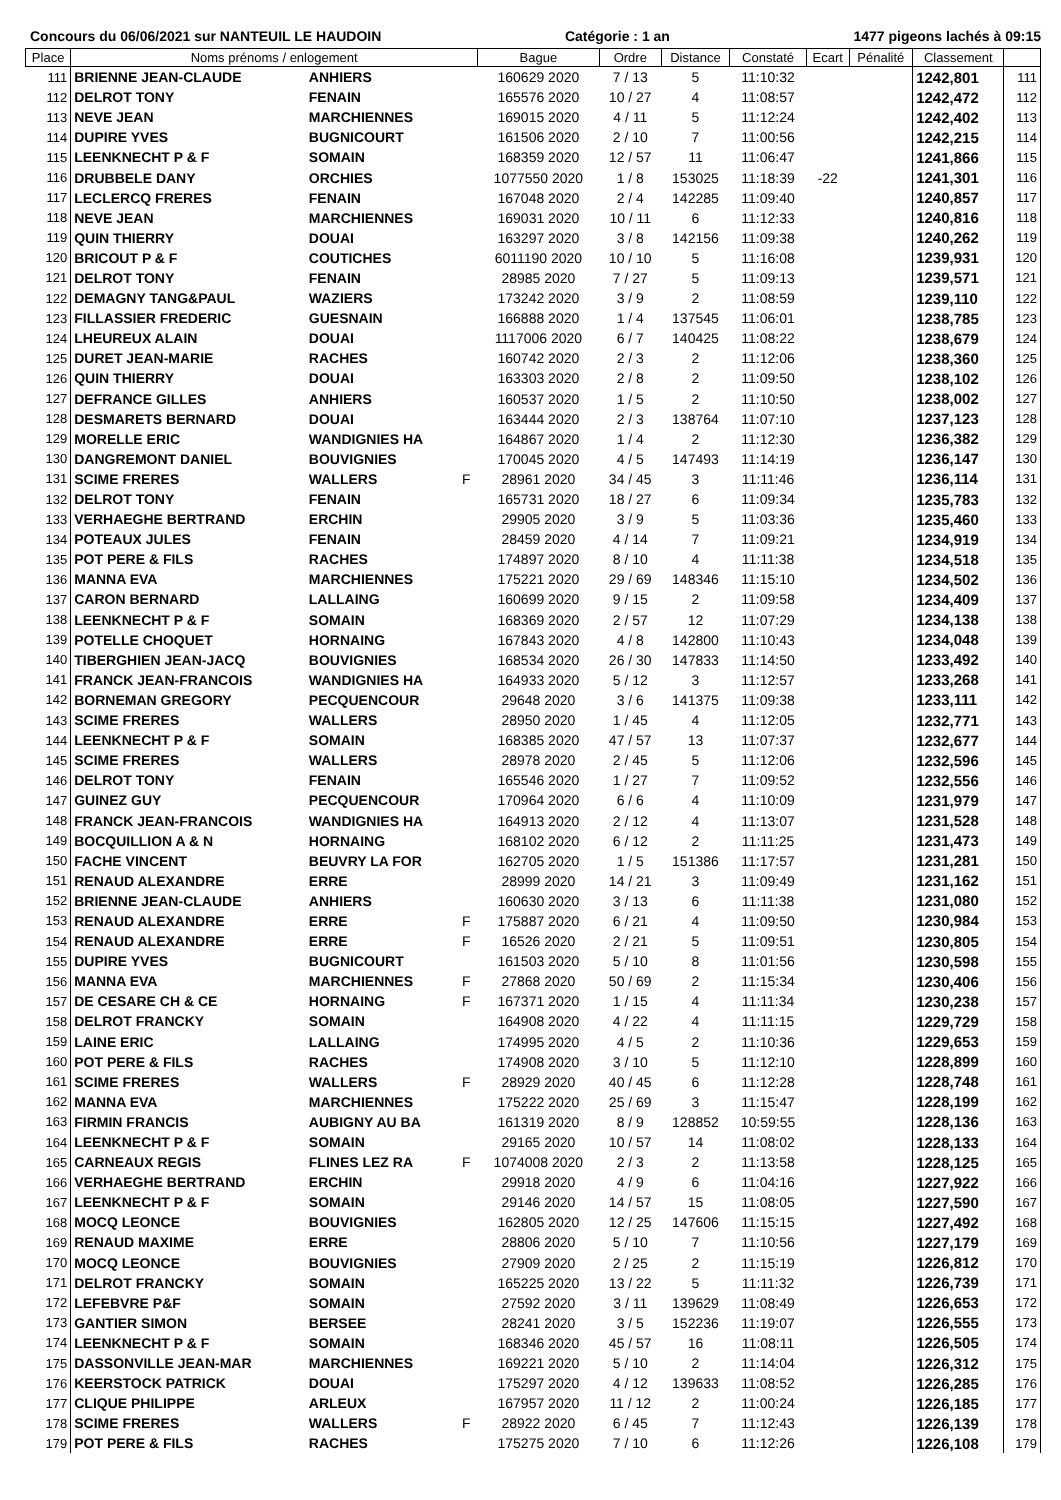Concours du 06/06/2021 sur NANTEUIL LE HAUDOIN Catégorie : 1 an 1477 pigeons lachés à 09:15
| Place | Noms prénoms / enlogement | | | Bague | Ordre | Distance | Constaté | Ecart | Pénalité | Classement | |
| --- | --- | --- | --- | --- | --- | --- | --- | --- | --- | --- | --- |
| 111 | BRIENNE JEAN-CLAUDE | ANHIERS | | 160629 2020 | 7 / 13 | 5 | 11:10:32 | | | 1242,801 | 111 |
| 112 | DELROT TONY | FENAIN | | 165576 2020 | 10 / 27 | 4 | 11:08:57 | | | 1242,472 | 112 |
| 113 | NEVE JEAN | MARCHIENNES | | 169015 2020 | 4 / 11 | 5 | 11:12:24 | | | 1242,402 | 113 |
| 114 | DUPIRE YVES | BUGNICOURT | | 161506 2020 | 2 / 10 | 7 | 11:00:56 | | | 1242,215 | 114 |
| 115 | LEENKNECHT P & F | SOMAIN | | 168359 2020 | 12 / 57 | 11 | 11:06:47 | | | 1241,866 | 115 |
| 116 | DRUBBELE DANY | ORCHIES | | 1077550 2020 | 1 / 8 | 153025 | 11:18:39 | -22 | | 1241,301 | 116 |
| 117 | LECLERCQ FRERES | FENAIN | | 167048 2020 | 2 / 4 | 142285 | 11:09:40 | | | 1240,857 | 117 |
| 118 | NEVE JEAN | MARCHIENNES | | 169031 2020 | 10 / 11 | 6 | 11:12:33 | | | 1240,816 | 118 |
| 119 | QUIN THIERRY | DOUAI | | 163297 2020 | 3 / 8 | 142156 | 11:09:38 | | | 1240,262 | 119 |
| 120 | BRICOUT P & F | COUTICHES | | 6011190 2020 | 10 / 10 | 5 | 11:16:08 | | | 1239,931 | 120 |
| 121 | DELROT TONY | FENAIN | | 28985 2020 | 7 / 27 | 5 | 11:09:13 | | | 1239,571 | 121 |
| 122 | DEMAGNY TANG&PAUL | WAZIERS | | 173242 2020 | 3 / 9 | 2 | 11:08:59 | | | 1239,110 | 122 |
| 123 | FILLASSIER FREDERIC | GUESNAIN | | 166888 2020 | 1 / 4 | 137545 | 11:06:01 | | | 1238,785 | 123 |
| 124 | LHEUREUX ALAIN | DOUAI | | 1117006 2020 | 6 / 7 | 140425 | 11:08:22 | | | 1238,679 | 124 |
| 125 | DURET JEAN-MARIE | RACHES | | 160742 2020 | 2 / 3 | 2 | 11:12:06 | | | 1238,360 | 125 |
| 126 | QUIN THIERRY | DOUAI | | 163303 2020 | 2 / 8 | 2 | 11:09:50 | | | 1238,102 | 126 |
| 127 | DEFRANCE GILLES | ANHIERS | | 160537 2020 | 1 / 5 | 2 | 11:10:50 | | | 1238,002 | 127 |
| 128 | DESMARETS BERNARD | DOUAI | | 163444 2020 | 2 / 3 | 138764 | 11:07:10 | | | 1237,123 | 128 |
| 129 | MORELLE ERIC | WANDIGNIES HA | | 164867 2020 | 1 / 4 | 2 | 11:12:30 | | | 1236,382 | 129 |
| 130 | DANGREMONT DANIEL | BOUVIGNIES | | 170045 2020 | 4 / 5 | 147493 | 11:14:19 | | | 1236,147 | 130 |
| 131 | SCIME FRERES | WALLERS | F | 28961 2020 | 34 / 45 | 3 | 11:11:46 | | | 1236,114 | 131 |
| 132 | DELROT TONY | FENAIN | | 165731 2020 | 18 / 27 | 6 | 11:09:34 | | | 1235,783 | 132 |
| 133 | VERHAEGHE BERTRAND | ERCHIN | | 29905 2020 | 3 / 9 | 5 | 11:03:36 | | | 1235,460 | 133 |
| 134 | POTEAUX JULES | FENAIN | | 28459 2020 | 4 / 14 | 7 | 11:09:21 | | | 1234,919 | 134 |
| 135 | POT PERE & FILS | RACHES | | 174897 2020 | 8 / 10 | 4 | 11:11:38 | | | 1234,518 | 135 |
| 136 | MANNA EVA | MARCHIENNES | | 175221 2020 | 29 / 69 | 148346 | 11:15:10 | | | 1234,502 | 136 |
| 137 | CARON BERNARD | LALLAING | | 160699 2020 | 9 / 15 | 2 | 11:09:58 | | | 1234,409 | 137 |
| 138 | LEENKNECHT P & F | SOMAIN | | 168369 2020 | 2 / 57 | 12 | 11:07:29 | | | 1234,138 | 138 |
| 139 | POTELLE CHOQUET | HORNAING | | 167843 2020 | 4 / 8 | 142800 | 11:10:43 | | | 1234,048 | 139 |
| 140 | TIBERGHIEN JEAN-JACQ | BOUVIGNIES | | 168534 2020 | 26 / 30 | 147833 | 11:14:50 | | | 1233,492 | 140 |
| 141 | FRANCK JEAN-FRANCOIS | WANDIGNIES HA | | 164933 2020 | 5 / 12 | 3 | 11:12:57 | | | 1233,268 | 141 |
| 142 | BORNEMAN GREGORY | PECQUENCOUR | | 29648 2020 | 3 / 6 | 141375 | 11:09:38 | | | 1233,111 | 142 |
| 143 | SCIME FRERES | WALLERS | | 28950 2020 | 1 / 45 | 4 | 11:12:05 | | | 1232,771 | 143 |
| 144 | LEENKNECHT P & F | SOMAIN | | 168385 2020 | 47 / 57 | 13 | 11:07:37 | | | 1232,677 | 144 |
| 145 | SCIME FRERES | WALLERS | | 28978 2020 | 2 / 45 | 5 | 11:12:06 | | | 1232,596 | 145 |
| 146 | DELROT TONY | FENAIN | | 165546 2020 | 1 / 27 | 7 | 11:09:52 | | | 1232,556 | 146 |
| 147 | GUINEZ GUY | PECQUENCOUR | | 170964 2020 | 6 / 6 | 4 | 11:10:09 | | | 1231,979 | 147 |
| 148 | FRANCK JEAN-FRANCOIS | WANDIGNIES HA | | 164913 2020 | 2 / 12 | 4 | 11:13:07 | | | 1231,528 | 148 |
| 149 | BOCQUILLION A & N | HORNAING | | 168102 2020 | 6 / 12 | 2 | 11:11:25 | | | 1231,473 | 149 |
| 150 | FACHE VINCENT | BEUVRY LA FOR | | 162705 2020 | 1 / 5 | 151386 | 11:17:57 | | | 1231,281 | 150 |
| 151 | RENAUD ALEXANDRE | ERRE | | 28999 2020 | 14 / 21 | 3 | 11:09:49 | | | 1231,162 | 151 |
| 152 | BRIENNE JEAN-CLAUDE | ANHIERS | | 160630 2020 | 3 / 13 | 6 | 11:11:38 | | | 1231,080 | 152 |
| 153 | RENAUD ALEXANDRE | ERRE | F | 175887 2020 | 6 / 21 | 4 | 11:09:50 | | | 1230,984 | 153 |
| 154 | RENAUD ALEXANDRE | ERRE | F | 16526 2020 | 2 / 21 | 5 | 11:09:51 | | | 1230,805 | 154 |
| 155 | DUPIRE YVES | BUGNICOURT | | 161503 2020 | 5 / 10 | 8 | 11:01:56 | | | 1230,598 | 155 |
| 156 | MANNA EVA | MARCHIENNES | F | 27868 2020 | 50 / 69 | 2 | 11:15:34 | | | 1230,406 | 156 |
| 157 | DE CESARE CH & CE | HORNAING | F | 167371 2020 | 1 / 15 | 4 | 11:11:34 | | | 1230,238 | 157 |
| 158 | DELROT FRANCKY | SOMAIN | | 164908 2020 | 4 / 22 | 4 | 11:11:15 | | | 1229,729 | 158 |
| 159 | LAINE ERIC | LALLAING | | 174995 2020 | 4 / 5 | 2 | 11:10:36 | | | 1229,653 | 159 |
| 160 | POT PERE & FILS | RACHES | | 174908 2020 | 3 / 10 | 5 | 11:12:10 | | | 1228,899 | 160 |
| 161 | SCIME FRERES | WALLERS | F | 28929 2020 | 40 / 45 | 6 | 11:12:28 | | | 1228,748 | 161 |
| 162 | MANNA EVA | MARCHIENNES | | 175222 2020 | 25 / 69 | 3 | 11:15:47 | | | 1228,199 | 162 |
| 163 | FIRMIN FRANCIS | AUBIGNY AU BA | | 161319 2020 | 8 / 9 | 128852 | 10:59:55 | | | 1228,136 | 163 |
| 164 | LEENKNECHT P & F | SOMAIN | | 29165 2020 | 10 / 57 | 14 | 11:08:02 | | | 1228,133 | 164 |
| 165 | CARNEAUX REGIS | FLINES LEZ RA | F | 1074008 2020 | 2 / 3 | 2 | 11:13:58 | | | 1228,125 | 165 |
| 166 | VERHAEGHE BERTRAND | ERCHIN | | 29918 2020 | 4 / 9 | 6 | 11:04:16 | | | 1227,922 | 166 |
| 167 | LEENKNECHT P & F | SOMAIN | | 29146 2020 | 14 / 57 | 15 | 11:08:05 | | | 1227,590 | 167 |
| 168 | MOCQ LEONCE | BOUVIGNIES | | 162805 2020 | 12 / 25 | 147606 | 11:15:15 | | | 1227,492 | 168 |
| 169 | RENAUD MAXIME | ERRE | | 28806 2020 | 5 / 10 | 7 | 11:10:56 | | | 1227,179 | 169 |
| 170 | MOCQ LEONCE | BOUVIGNIES | | 27909 2020 | 2 / 25 | 2 | 11:15:19 | | | 1226,812 | 170 |
| 171 | DELROT FRANCKY | SOMAIN | | 165225 2020 | 13 / 22 | 5 | 11:11:32 | | | 1226,739 | 171 |
| 172 | LEFEBVRE P&F | SOMAIN | | 27592 2020 | 3 / 11 | 139629 | 11:08:49 | | | 1226,653 | 172 |
| 173 | GANTIER SIMON | BERSEE | | 28241 2020 | 3 / 5 | 152236 | 11:19:07 | | | 1226,555 | 173 |
| 174 | LEENKNECHT P & F | SOMAIN | | 168346 2020 | 45 / 57 | 16 | 11:08:11 | | | 1226,505 | 174 |
| 175 | DASSONVILLE JEAN-MAR | MARCHIENNES | | 169221 2020 | 5 / 10 | 2 | 11:14:04 | | | 1226,312 | 175 |
| 176 | KEERSTOCK PATRICK | DOUAI | | 175297 2020 | 4 / 12 | 139633 | 11:08:52 | | | 1226,285 | 176 |
| 177 | CLIQUE PHILIPPE | ARLEUX | | 167957 2020 | 11 / 12 | 2 | 11:00:24 | | | 1226,185 | 177 |
| 178 | SCIME FRERES | WALLERS | F | 28922 2020 | 6 / 45 | 7 | 11:12:43 | | | 1226,139 | 178 |
| 179 | POT PERE & FILS | RACHES | | 175275 2020 | 7 / 10 | 6 | 11:12:26 | | | 1226,108 | 179 |